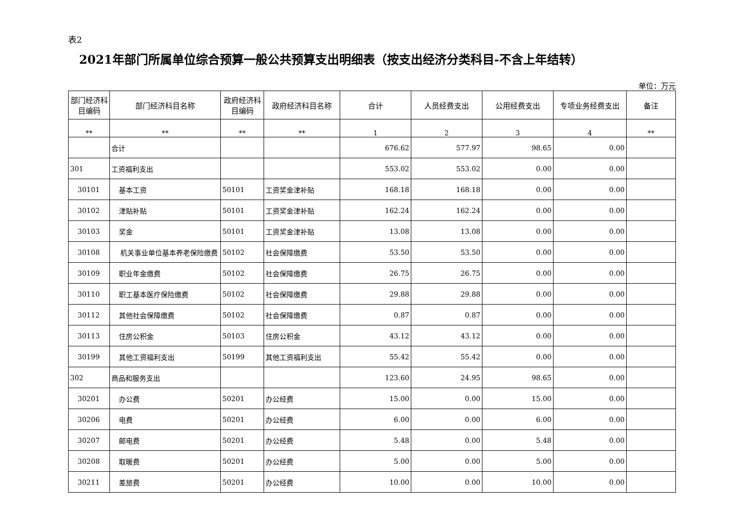表2
2021年部门所属单位综合预算一般公共预算支出明细表（按支出经济分类科目-不含上年结转）
单位：万元
| 部门经济科目编码 | 部门经济科目名称 | 政府经济科目编码 | 政府经济科目名称 | 合计 | 人员经费支出 | 公用经费支出 | 专项业务经费支出 | 备注 |
| --- | --- | --- | --- | --- | --- | --- | --- | --- |
| ** | ** | ** | ** | 1 | 2 | 3 | 4 | ** |
| | 合计 | | | 676.62 | 577.97 | 98.65 | 0.00 | |
| 301 | 工资福利支出 | | | 553.02 | 553.02 | 0.00 | 0.00 | |
| 30101 | 基本工资 | 50101 | 工资奖金津补贴 | 168.18 | 168.18 | 0.00 | 0.00 | |
| 30102 | 津贴补贴 | 50101 | 工资奖金津补贴 | 162.24 | 162.24 | 0.00 | 0.00 | |
| 30103 | 奖金 | 50101 | 工资奖金津补贴 | 13.08 | 13.08 | 0.00 | 0.00 | |
| 30108 | 机关事业单位基本养老保险缴费 | 50102 | 社会保障缴费 | 53.50 | 53.50 | 0.00 | 0.00 | |
| 30109 | 职业年金缴费 | 50102 | 社会保障缴费 | 26.75 | 26.75 | 0.00 | 0.00 | |
| 30110 | 职工基本医疗保险缴费 | 50102 | 社会保障缴费 | 29.88 | 29.88 | 0.00 | 0.00 | |
| 30112 | 其他社会保障缴费 | 50102 | 社会保障缴费 | 0.87 | 0.87 | 0.00 | 0.00 | |
| 30113 | 住房公积金 | 50103 | 住房公积金 | 43.12 | 43.12 | 0.00 | 0.00 | |
| 30199 | 其他工资福利支出 | 50199 | 其他工资福利支出 | 55.42 | 55.42 | 0.00 | 0.00 | |
| 302 | 商品和服务支出 | | | 123.60 | 24.95 | 98.65 | 0.00 | |
| 30201 | 办公费 | 50201 | 办公经费 | 15.00 | 0.00 | 15.00 | 0.00 | |
| 30206 | 电费 | 50201 | 办公经费 | 6.00 | 0.00 | 6.00 | 0.00 | |
| 30207 | 邮电费 | 50201 | 办公经费 | 5.48 | 0.00 | 5.48 | 0.00 | |
| 30208 | 取暖费 | 50201 | 办公经费 | 5.00 | 0.00 | 5.00 | 0.00 | |
| 30211 | 差旅费 | 50201 | 办公经费 | 10.00 | 0.00 | 10.00 | 0.00 | |